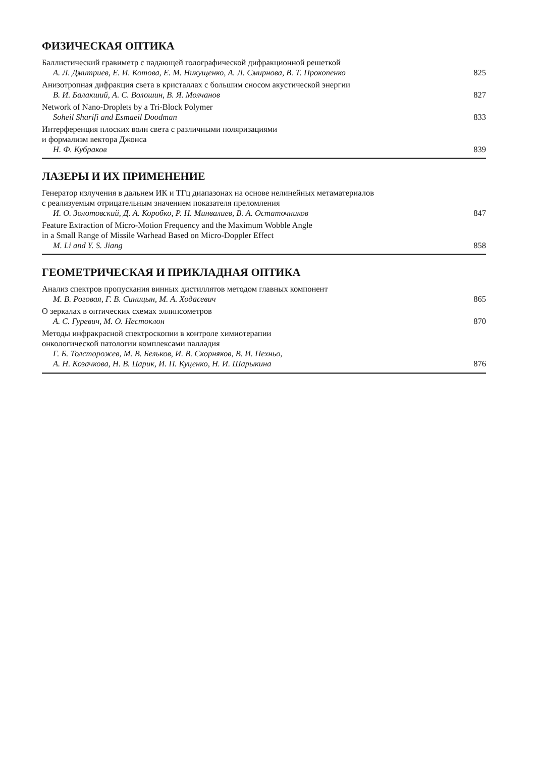ФИЗИЧЕСКАЯ ОПТИКА
Баллистический гравиметр с падающей голографической дифракционной решеткой
А. Л. Дмитриев, Е. И. Котова, Е. М. Никущенко, А. Л. Смирнова, В. Т. Прокопенко 825
Анизотропная дифракция света в кристаллах с большим сносом акустической энергии
В. И. Балакший, А. С. Волошин, В. Я. Молчанов 827
Network of Nano-Droplets by a Tri-Block Polymer
Soheil Sharifi and Esmaeil Doodman 833
Интерференция плоских волн света с различными поляризациями
и формализм вектора Джонса
Н. Ф. Кубраков 839
ЛАЗЕРЫ И ИХ ПРИМЕНЕНИЕ
Генератор излучения в дальнем ИК и ТГц диапазонах на основе нелинейных метаматериалов
с реализуемым отрицательным значением показателя преломления
И. О. Золотовский, Д. А. Коробко, Р. Н. Минвалиев, В. А. Остаточников 847
Feature Extraction of Micro-Motion Frequency and the Maximum Wobble Angle
in a Small Range of Missile Warhead Based on Micro-Doppler Effect
M. Li and Y. S. Jiang 858
ГЕОМЕТРИЧЕСКАЯ И ПРИКЛАДНАЯ ОПТИКА
Анализ спектров пропускания винных дистиллятов методом главных компонент
М. В. Роговая, Г. В. Синицын, М. А. Ходасевич 865
О зеркалах в оптических схемах эллипсометров
А. С. Гуревич, М. О. Нестоклон 870
Методы инфракрасной спектроскопии в контроле химиотерапии
онкологической патологии комплексами палладия
Г. Б. Толсторожев, М. В. Бельков, И. В. Скорняков, В. И. Пехньо,
А. Н. Козачкова, Н. В. Царик, И. П. Куценко, Н. И. Шарыкина 876